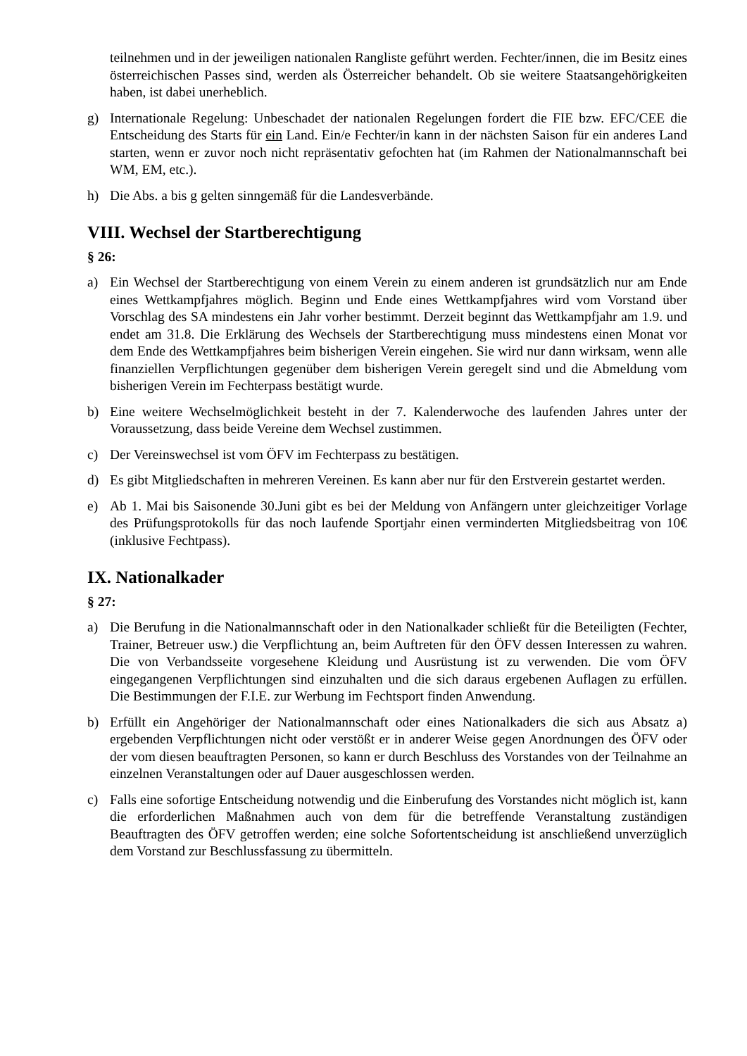teilnehmen und in der jeweiligen nationalen Rangliste geführt werden. Fechter/innen, die im Besitz eines österreichischen Passes sind, werden als Österreicher behandelt. Ob sie weitere Staatsangehörigkeiten haben, ist dabei unerheblich.
g) Internationale Regelung: Unbeschadet der nationalen Regelungen fordert die FIE bzw. EFC/CEE die Entscheidung des Starts für ein Land. Ein/e Fechter/in kann in der nächsten Saison für ein anderes Land starten, wenn er zuvor noch nicht repräsentativ gefochten hat (im Rahmen der Nationalmannschaft bei WM, EM, etc.).
h) Die Abs. a bis g gelten sinngemäß für die Landesverbände.
VIII. Wechsel der Startberechtigung
§ 26:
a) Ein Wechsel der Startberechtigung von einem Verein zu einem anderen ist grundsätzlich nur am Ende eines Wettkampfjahres möglich. Beginn und Ende eines Wettkampfjahres wird vom Vorstand über Vorschlag des SA mindestens ein Jahr vorher bestimmt. Derzeit beginnt das Wettkampfjahr am 1.9. und endet am 31.8. Die Erklärung des Wechsels der Startberechtigung muss mindestens einen Monat vor dem Ende des Wettkampfjahres beim bisherigen Verein eingehen. Sie wird nur dann wirksam, wenn alle finanziellen Verpflichtungen gegenüber dem bisherigen Verein geregelt sind und die Abmeldung vom bisherigen Verein im Fechterpass bestätigt wurde.
b) Eine weitere Wechselmöglichkeit besteht in der 7. Kalenderwoche des laufenden Jahres unter der Voraussetzung, dass beide Vereine dem Wechsel zustimmen.
c) Der Vereinswechsel ist vom ÖFV im Fechterpass zu bestätigen.
d) Es gibt Mitgliedschaften in mehreren Vereinen. Es kann aber nur für den Erstverein gestartet werden.
e) Ab 1. Mai bis Saisonende 30.Juni gibt es bei der Meldung von Anfängern unter gleichzeitiger Vorlage des Prüfungsprotokolls für das noch laufende Sportjahr einen verminderten Mitgliedsbeitrag von 10€ (inklusive Fechtpass).
IX. Nationalkader
§ 27:
a) Die Berufung in die Nationalmannschaft oder in den Nationalkader schließt für die Beteiligten (Fechter, Trainer, Betreuer usw.) die Verpflichtung an, beim Auftreten für den ÖFV dessen Interessen zu wahren. Die von Verbandsseite vorgesehene Kleidung und Ausrüstung ist zu verwenden. Die vom ÖFV eingegangenen Verpflichtungen sind einzuhalten und die sich daraus ergebenen Auflagen zu erfüllen. Die Bestimmungen der F.I.E. zur Werbung im Fechtsport finden Anwendung.
b) Erfüllt ein Angehöriger der Nationalmannschaft oder eines Nationalkaders die sich aus Absatz a) ergebenden Verpflichtungen nicht oder verstößt er in anderer Weise gegen Anordnungen des ÖFV oder der vom diesen beauftragten Personen, so kann er durch Beschluss des Vorstandes von der Teilnahme an einzelnen Veranstaltungen oder auf Dauer ausgeschlossen werden.
c) Falls eine sofortige Entscheidung notwendig und die Einberufung des Vorstandes nicht möglich ist, kann die erforderlichen Maßnahmen auch von dem für die betreffende Veranstaltung zuständigen Beauftragten des ÖFV getroffen werden; eine solche Sofortentscheidung ist anschließend unverzüglich dem Vorstand zur Beschlussfassung zu übermitteln.